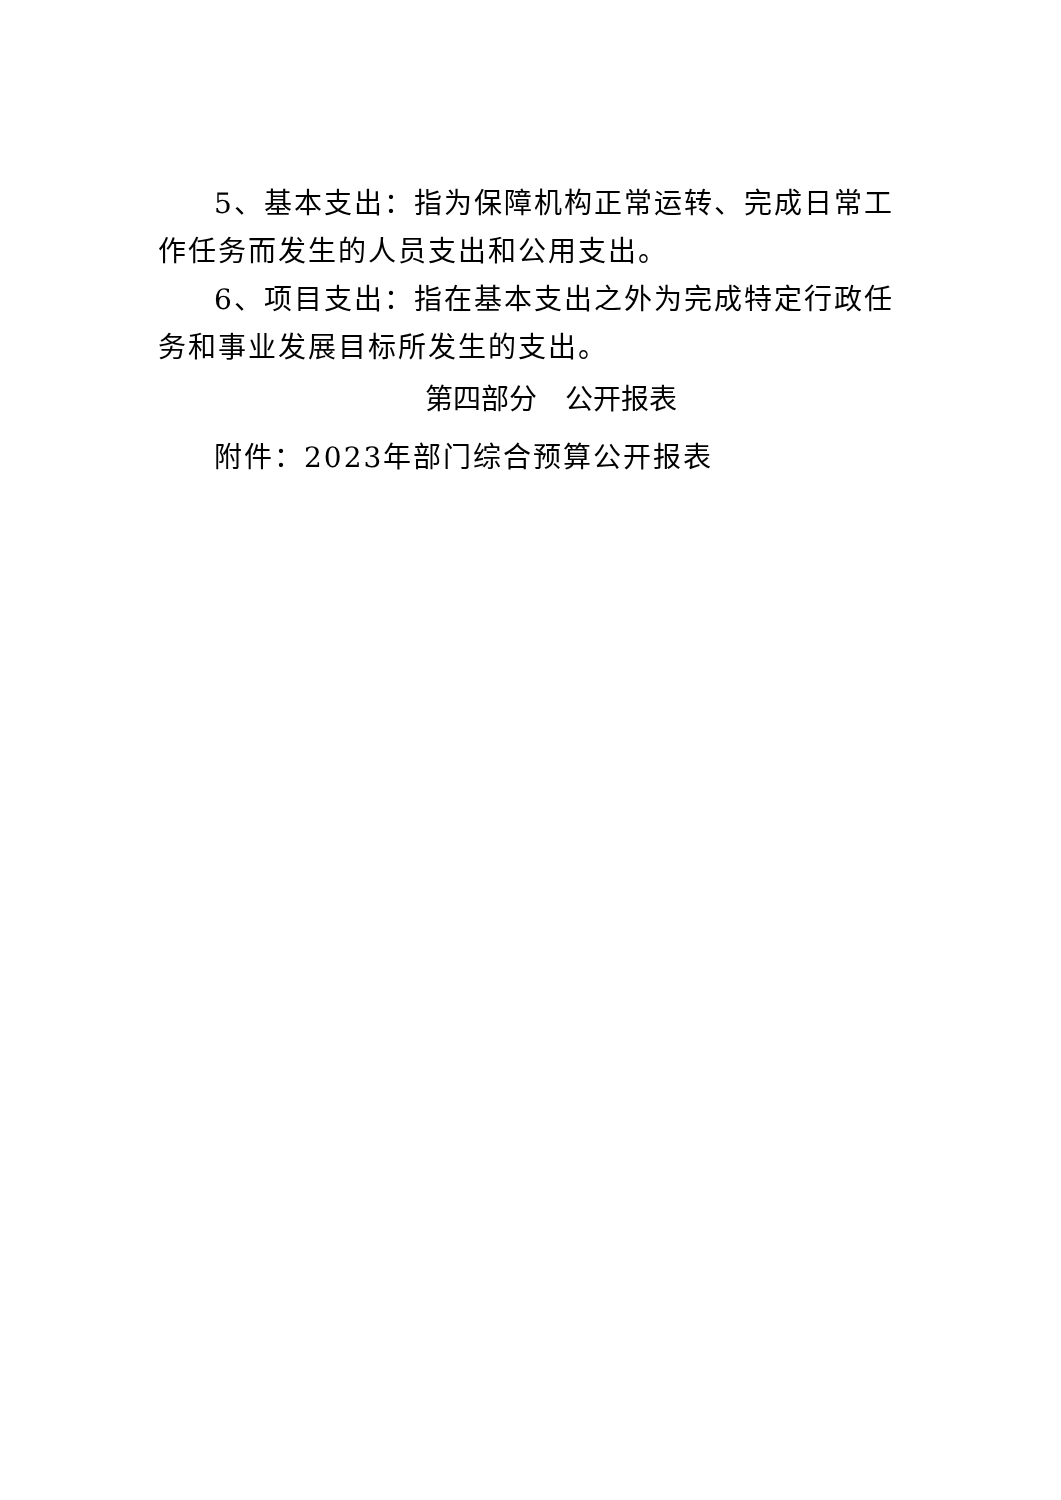5、基本支出：指为保障机构正常运转、完成日常工作任务而发生的人员支出和公用支出。
6、项目支出：指在基本支出之外为完成特定行政任务和事业发展目标所发生的支出。
第四部分　公开报表
附件：2023年部门综合预算公开报表